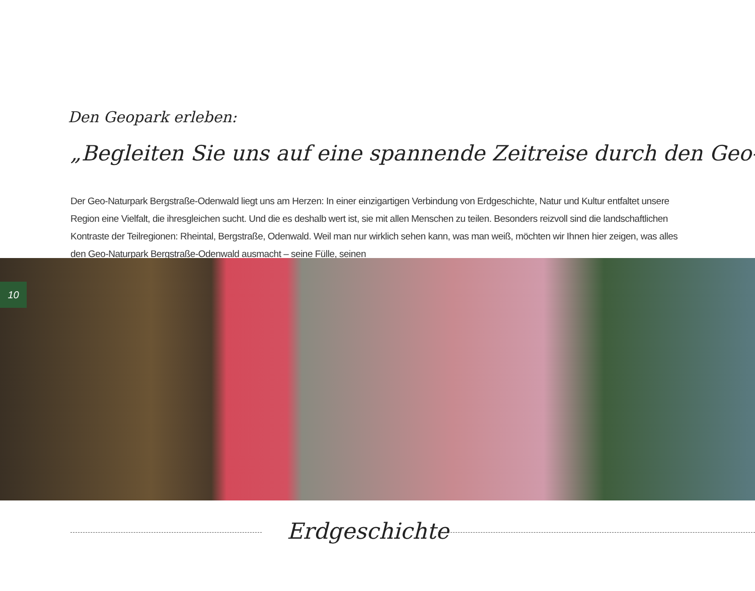Den Geopark erleben:
„Begleiten Sie uns auf eine spannende Zeitreise durch den Geo-
Der Geo-Naturpark Bergstraße-Odenwald liegt uns am Herzen: In einer einzigartigen Verbindung von Erdgeschichte, Natur und Kultur entfaltet unsere Region eine Vielfalt, die ihresgleichen sucht. Und die es deshalb wert ist, sie mit allen Menschen zu teilen. Besonders reizvoll sind die landschaftlichen Kontraste der Teilregionen: Rheintal, Bergstraße, Odenwald. Weil man nur wirklich sehen kann, was man weiß, möchten wir Ihnen hier zeigen, was alles den Geo-Naturpark Bergstraße-Odenwald ausmacht – seine Fülle, seinen
10
Erdgeschichte